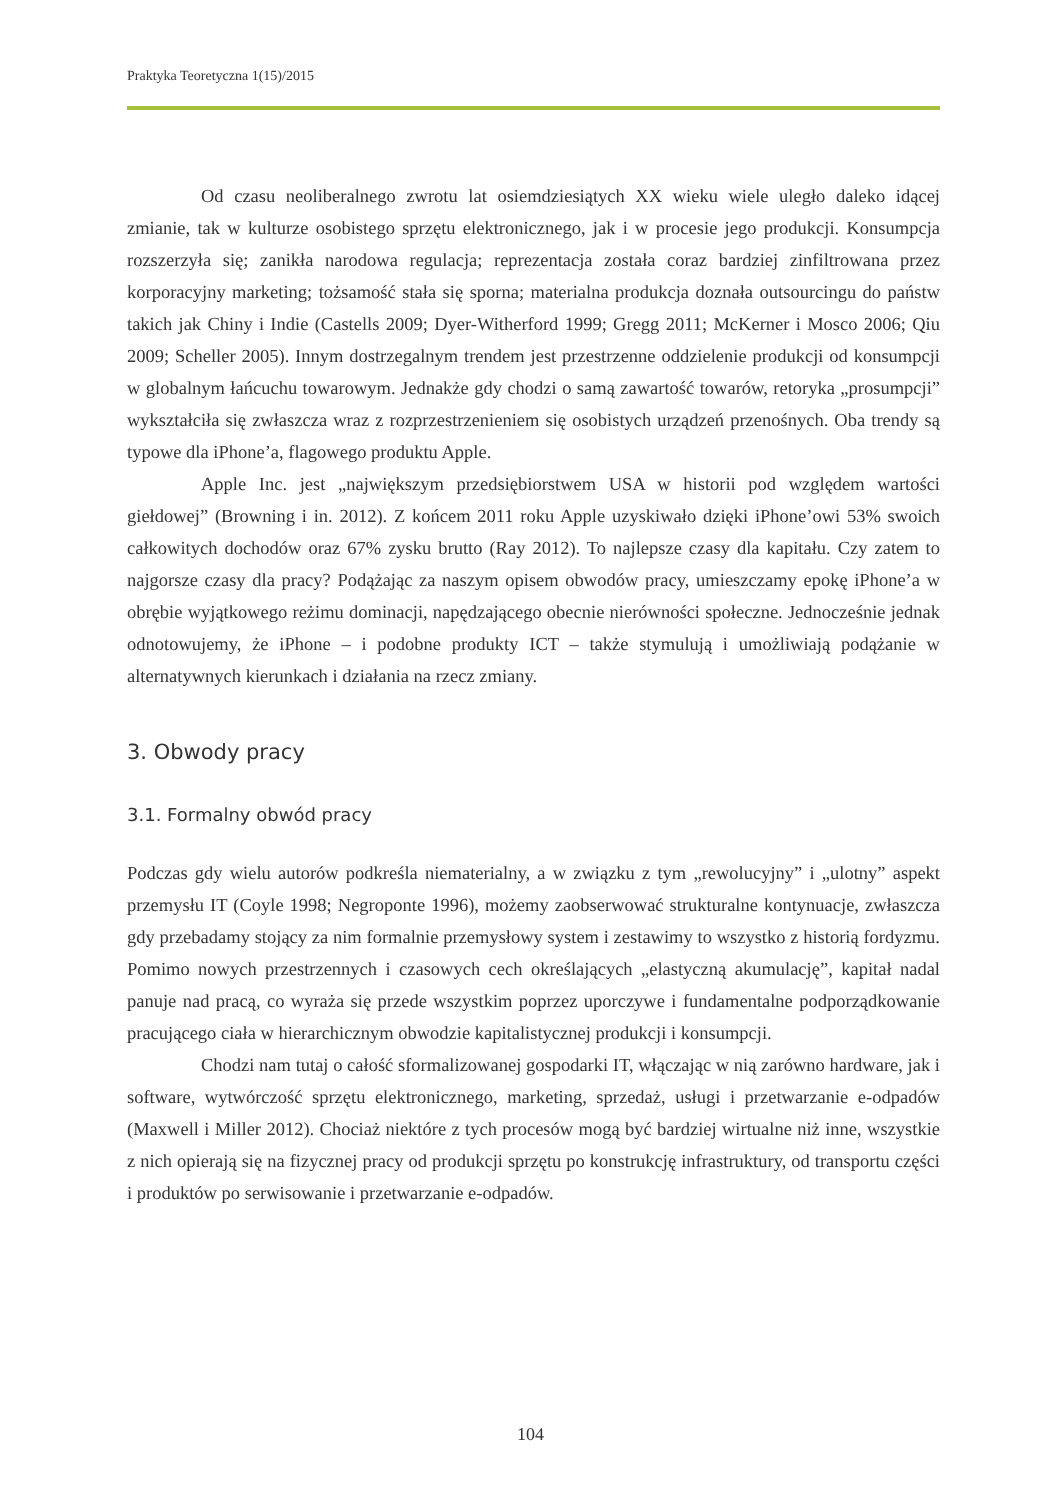Praktyka Teoretyczna 1(15)/2015
Od czasu neoliberalnego zwrotu lat osiemdziesiątych XX wieku wiele uległo daleko idącej zmianie, tak w kulturze osobistego sprzętu elektronicznego, jak i w procesie jego produkcji. Konsumpcja rozszerzyła się; zanikła narodowa regulacja; reprezentacja została coraz bardziej zinfiltrowana przez korporacyjny marketing; tożsamość stała się sporna; materialna produkcja doznała outsourcingu do państw takich jak Chiny i Indie (Castells 2009; Dyer-Witherford 1999; Gregg 2011; McKerner i Mosco 2006; Qiu 2009; Scheller 2005). Innym dostrzegalnym trendem jest przestrzenne oddzielenie produkcji od konsumpcji w globalnym łańcuchu towarowym. Jednakże gdy chodzi o samą zawartość towarów, retoryka „prosumpcji” wykształciła się zwłaszcza wraz z rozprzestrzenieniem się osobistych urządzeń przenośnych. Oba trendy są typowe dla iPhone’a, flagowego produktu Apple.
Apple Inc. jest „największym przedsiębiorstwem USA w historii pod względem wartości giełdowej” (Browning i in. 2012). Z końcem 2011 roku Apple uzyskiwało dzięki iPhone’owi 53% swoich całkowitych dochodów oraz 67% zysku brutto (Ray 2012). To najlepsze czasy dla kapitału. Czy zatem to najgorsze czasy dla pracy? Podążając za naszym opisem obwodów pracy, umieszczamy epokę iPhone’a w obrębie wyjątkowego reżimu dominacji, napędzającego obecnie nierówności społeczne. Jednocześnie jednak odnotowujemy, że iPhone – i podobne produkty ICT – także stymulują i umożliwiają podążanie w alternatywnych kierunkach i działania na rzecz zmiany.
3. Obwody pracy
3.1. Formalny obwód pracy
Podczas gdy wielu autorów podkreśla niematerialny, a w związku z tym „rewolucyjny” i „ulotny” aspekt przemysłu IT (Coyle 1998; Negroponte 1996), możemy zaobserwować strukturalne kontynuacje, zwłaszcza gdy przebadamy stojący za nim formalnie przemysłowy system i zestawimy to wszystko z historią fordyzmu. Pomimo nowych przestrzennych i czasowych cech określających „elastyczną akumulację”, kapitał nadal panuje nad pracą, co wyraża się przede wszystkim poprzez uporczywe i fundamentalne podporządkowanie pracującego ciała w hierarchicznym obwodzie kapitalistycznej produkcji i konsumpcji.
Chodzi nam tutaj o całość sformalizowanej gospodarki IT, włączając w nią zarówno hardware, jak i software, wytwórczość sprzętu elektronicznego, marketing, sprzedaż, usługi i przetwarzanie e-odpadów (Maxwell i Miller 2012). Chociaż niektóre z tych procesów mogą być bardziej wirtualne niż inne, wszystkie z nich opierają się na fizycznej pracy od produkcji sprzętu po konstrukcję infrastruktury, od transportu części i produktów po serwisowanie i przetwarzanie e-odpadów.
104